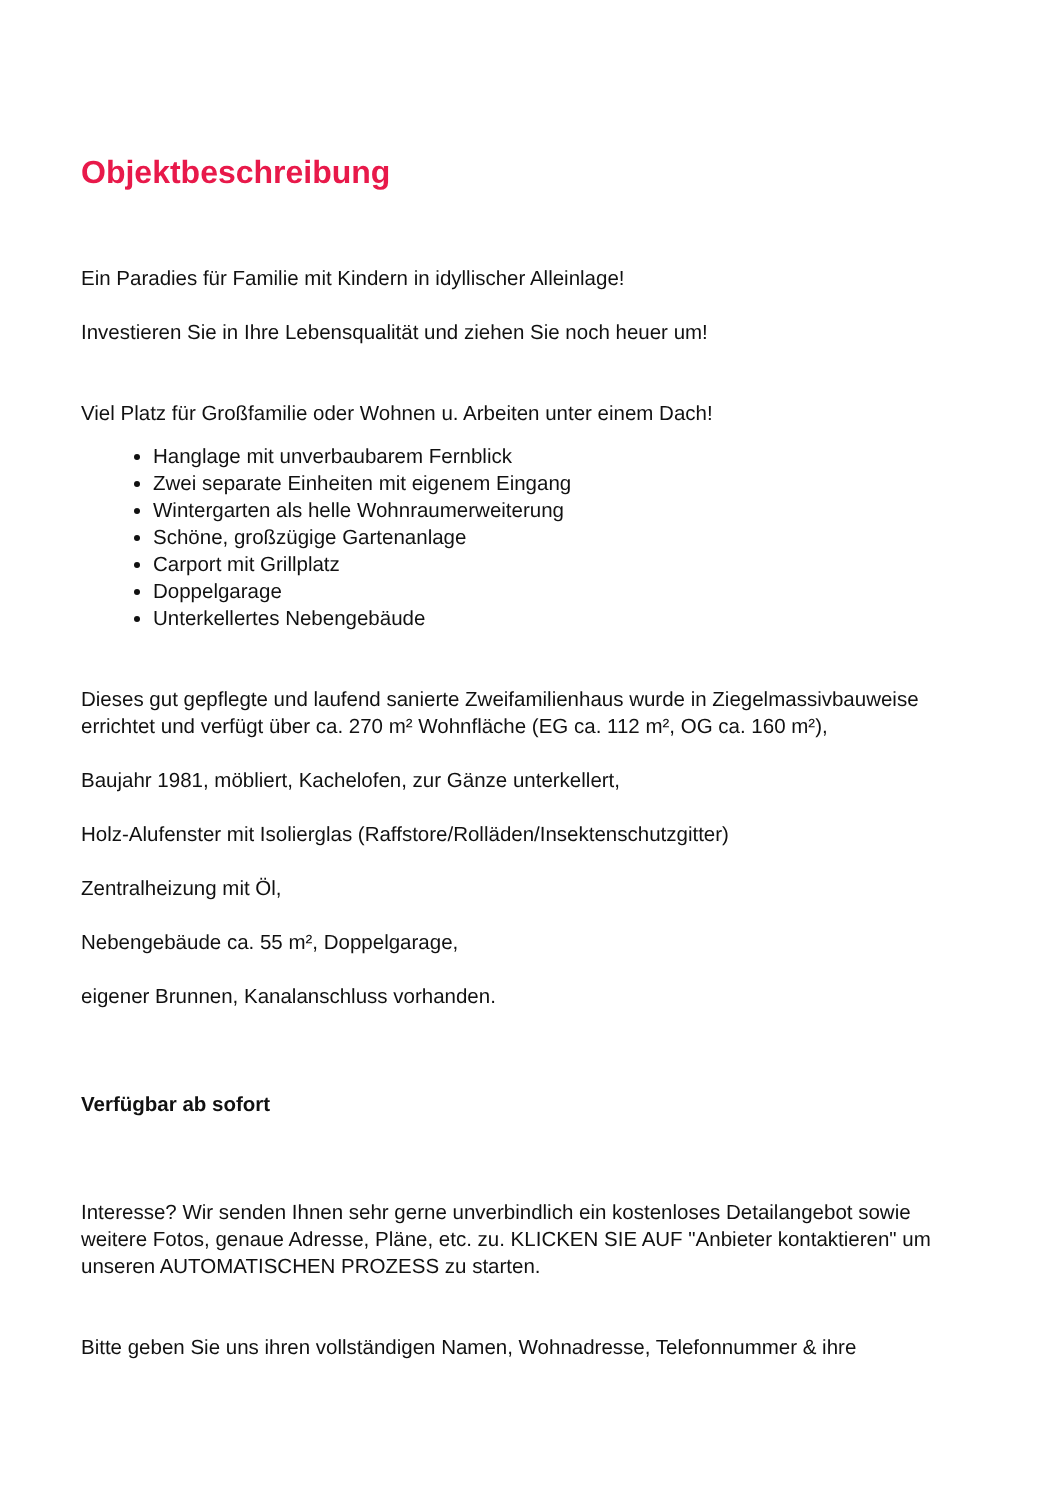Objektbeschreibung
Ein Paradies für Familie mit Kindern in idyllischer Alleinlage!
Investieren Sie in Ihre Lebensqualität und ziehen Sie noch heuer um!
Viel Platz für Großfamilie oder Wohnen u. Arbeiten unter einem Dach!
Hanglage mit unverbaubarem Fernblick
Zwei separate Einheiten mit eigenem Eingang
Wintergarten als helle Wohnraumerweiterung
Schöne, großzügige Gartenanlage
Carport mit Grillplatz
Doppelgarage
Unterkellertes Nebengebäude
Dieses gut gepflegte und laufend sanierte Zweifamilienhaus wurde in Ziegelmassivbauweise errichtet und verfügt über ca. 270 m² Wohnfläche (EG ca. 112 m², OG ca. 160 m²),
Baujahr 1981, möbliert, Kachelofen, zur Gänze unterkellert,
Holz-Alufenster mit Isolierglas (Raffstore/Rolläden/Insektenschutzgitter)
Zentralheizung mit Öl,
Nebengebäude ca. 55 m², Doppelgarage,
eigener Brunnen, Kanalanschluss vorhanden.
Verfügbar ab sofort
Interesse? Wir senden Ihnen sehr gerne unverbindlich ein kostenloses Detailangebot sowie weitere Fotos, genaue Adresse, Pläne, etc. zu. KLICKEN SIE AUF "Anbieter kontaktieren" um unseren AUTOMATISCHEN PROZESS zu starten.
Bitte geben Sie uns ihren vollständigen Namen, Wohnadresse, Telefonnummer & ihre